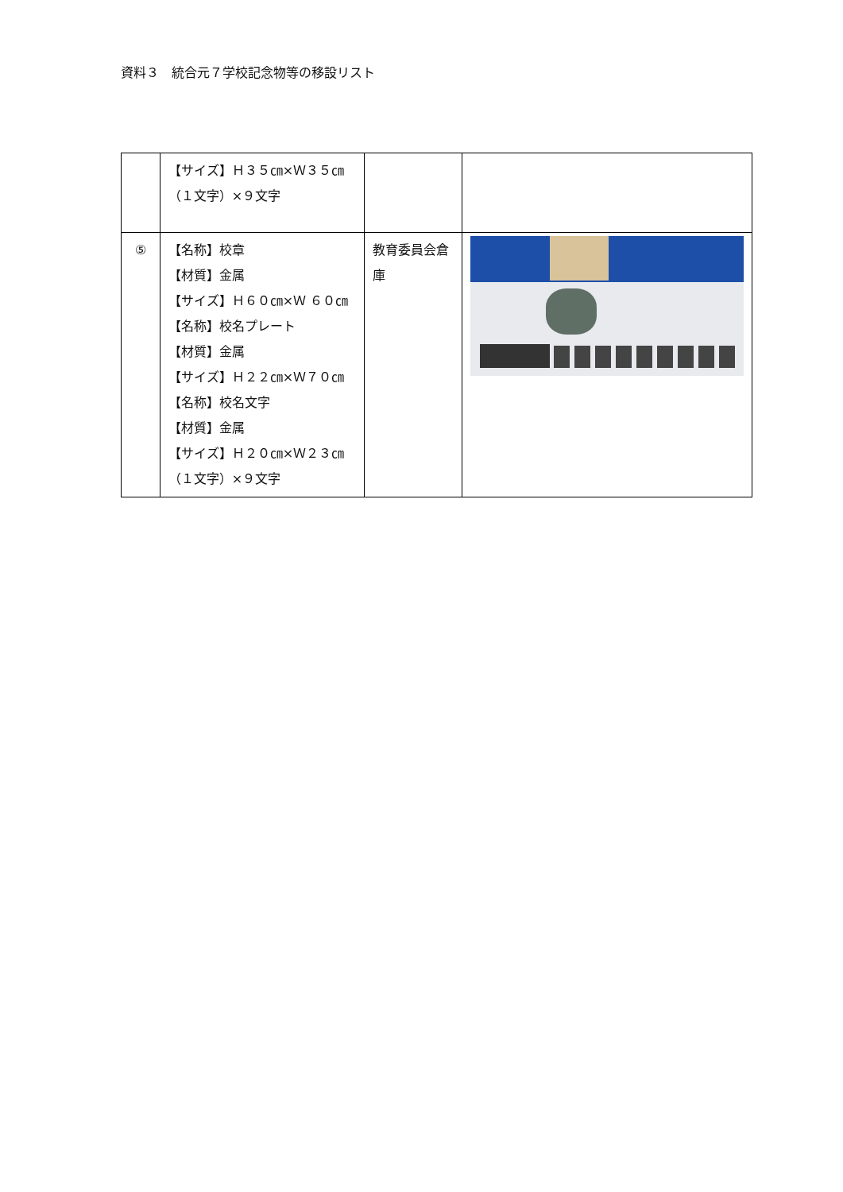資料３　統合元７学校記念物等の移設リスト
| | 【サイズ】Ｈ３５㎝×Ｗ３５㎝（１文字）×９文字 | | |
| ⑤ | 【名称】校章 【材質】金属 【サイズ】Ｈ６０㎝×Ｗ ６０㎝ 【名称】校名プレート 【材質】金属 【サイズ】Ｈ２２㎝×Ｗ７０㎝ 【名称】校名文字 【材質】金属 【サイズ】Ｈ２０㎝×Ｗ２３㎝（１文字）×９文字 | 教育委員会倉庫 | |